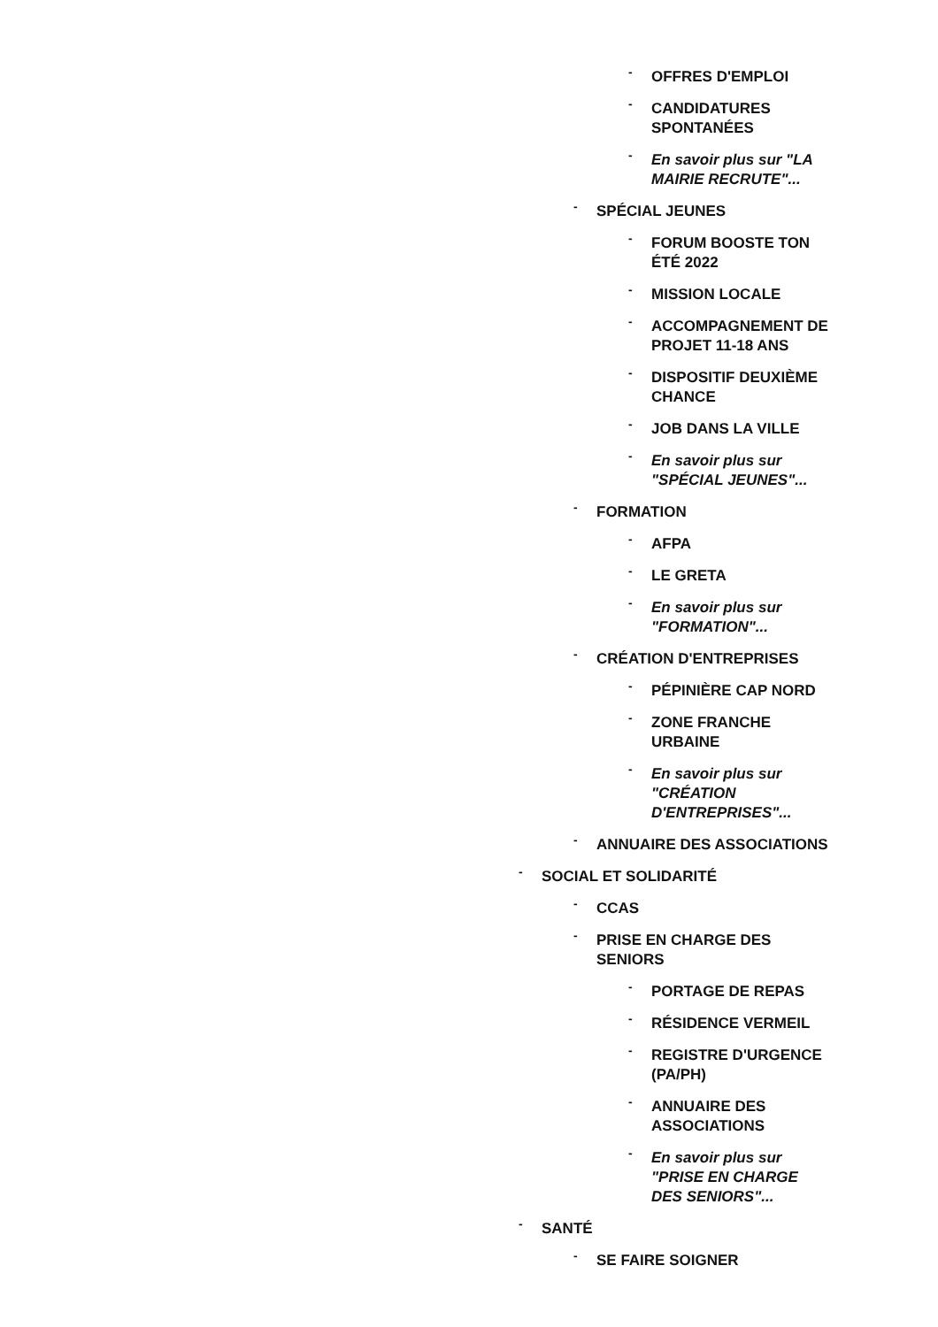- OFFRES D'EMPLOI
- CANDIDATURES SPONTANÉES
- En savoir plus sur "LA MAIRIE RECRUTE"...
- SPÉCIAL JEUNES
- FORUM BOOSTE TON ÉTÉ 2022
- MISSION LOCALE
- ACCOMPAGNEMENT DE PROJET 11-18 ANS
- DISPOSITIF DEUXIÈME CHANCE
- JOB DANS LA VILLE
- En savoir plus sur "SPÉCIAL JEUNES"...
- FORMATION
- AFPA
- LE GRETA
- En savoir plus sur "FORMATION"...
- CRÉATION D'ENTREPRISES
- PÉPINIÈRE CAP NORD
- ZONE FRANCHE URBAINE
- En savoir plus sur "CRÉATION D'ENTREPRISES"...
- ANNUAIRE DES ASSOCIATIONS
- SOCIAL ET SOLIDARITÉ
- CCAS
- PRISE EN CHARGE DES SENIORS
- PORTAGE DE REPAS
- RÉSIDENCE VERMEIL
- REGISTRE D'URGENCE (PA/PH)
- ANNUAIRE DES ASSOCIATIONS
- En savoir plus sur "PRISE EN CHARGE DES SENIORS"...
- SANTÉ
- SE FAIRE SOIGNER